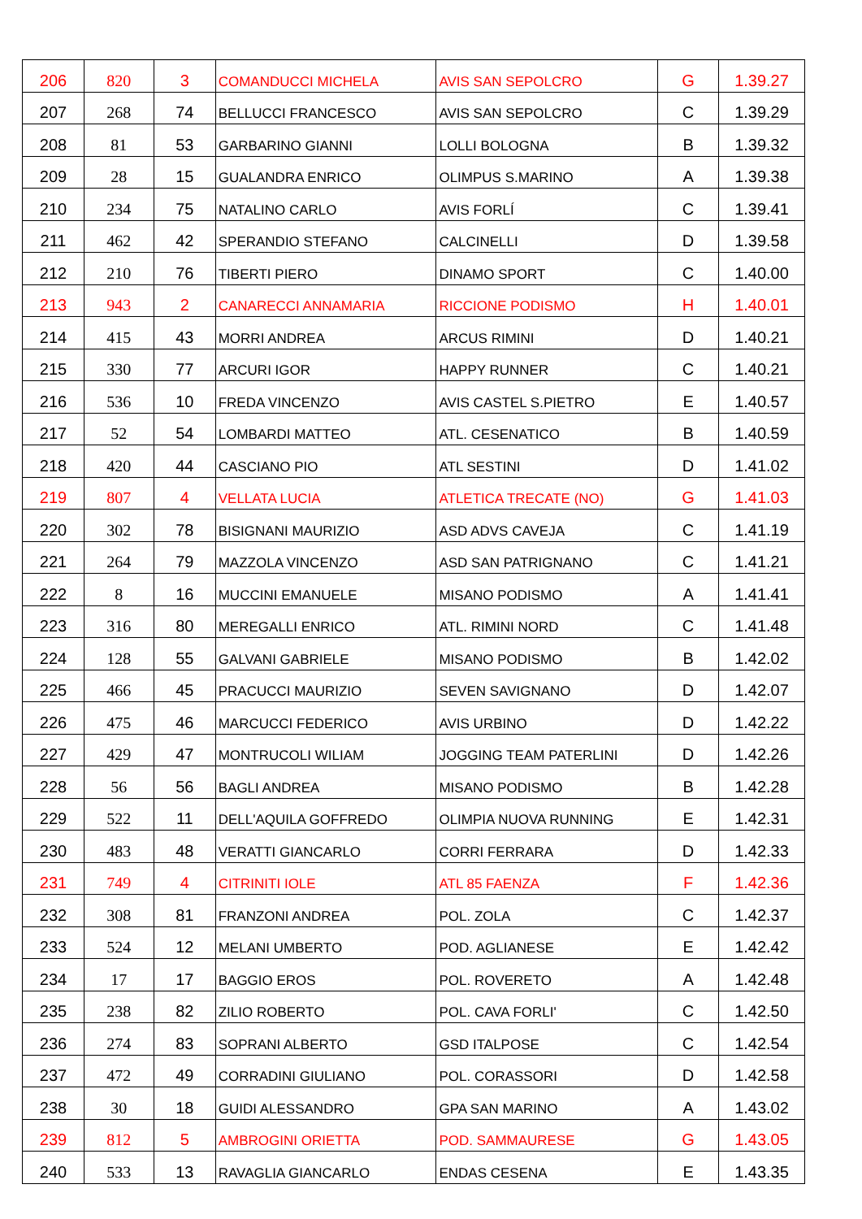| 206 | 820 | 3 | COMANDUCCI MICHELA | AVIS SAN SEPOLCRO | G | 1.39.27 |
| 207 | 268 | 74 | BELLUCCI FRANCESCO | AVIS SAN SEPOLCRO | C | 1.39.29 |
| 208 | 81 | 53 | GARBARINO GIANNI | LOLLI BOLOGNA | B | 1.39.32 |
| 209 | 28 | 15 | GUALANDRA ENRICO | OLIMPUS S.MARINO | A | 1.39.38 |
| 210 | 234 | 75 | NATALINO CARLO | AVIS FORLÍ | C | 1.39.41 |
| 211 | 462 | 42 | SPERANDIO STEFANO | CALCINELLI | D | 1.39.58 |
| 212 | 210 | 76 | TIBERTI PIERO | DINAMO SPORT | C | 1.40.00 |
| 213 | 943 | 2 | CANARECCI ANNAMARIA | RICCIONE PODISMO | H | 1.40.01 |
| 214 | 415 | 43 | MORRI ANDREA | ARCUS RIMINI | D | 1.40.21 |
| 215 | 330 | 77 | ARCURI IGOR | HAPPY RUNNER | C | 1.40.21 |
| 216 | 536 | 10 | FREDA VINCENZO | AVIS CASTEL S.PIETRO | E | 1.40.57 |
| 217 | 52 | 54 | LOMBARDI MATTEO | ATL. CESENATICO | B | 1.40.59 |
| 218 | 420 | 44 | CASCIANO PIO | ATL SESTINI | D | 1.41.02 |
| 219 | 807 | 4 | VELLATA LUCIA | ATLETICA TRECATE (NO) | G | 1.41.03 |
| 220 | 302 | 78 | BISIGNANI MAURIZIO | ASD ADVS CAVEJA | C | 1.41.19 |
| 221 | 264 | 79 | MAZZOLA VINCENZO | ASD SAN PATRIGNANO | C | 1.41.21 |
| 222 | 8 | 16 | MUCCINI EMANUELE | MISANO PODISMO | A | 1.41.41 |
| 223 | 316 | 80 | MEREGALLI ENRICO | ATL. RIMINI NORD | C | 1.41.48 |
| 224 | 128 | 55 | GALVANI GABRIELE | MISANO PODISMO | B | 1.42.02 |
| 225 | 466 | 45 | PRACUCCI MAURIZIO | SEVEN SAVIGNANO | D | 1.42.07 |
| 226 | 475 | 46 | MARCUCCI FEDERICO | AVIS URBINO | D | 1.42.22 |
| 227 | 429 | 47 | MONTRUCOLI WILIAM | JOGGING TEAM PATERLINI | D | 1.42.26 |
| 228 | 56 | 56 | BAGLI ANDREA | MISANO PODISMO | B | 1.42.28 |
| 229 | 522 | 11 | DELL'AQUILA GOFFREDO | OLIMPIA NUOVA RUNNING | E | 1.42.31 |
| 230 | 483 | 48 | VERATTI GIANCARLO | CORRI FERRARA | D | 1.42.33 |
| 231 | 749 | 4 | CITRINITI IOLE | ATL 85 FAENZA | F | 1.42.36 |
| 232 | 308 | 81 | FRANZONI ANDREA | POL. ZOLA | C | 1.42.37 |
| 233 | 524 | 12 | MELANI UMBERTO | POD. AGLIANESE | E | 1.42.42 |
| 234 | 17 | 17 | BAGGIO EROS | POL. ROVERETO | A | 1.42.48 |
| 235 | 238 | 82 | ZILIO ROBERTO | POL. CAVA FORLI' | C | 1.42.50 |
| 236 | 274 | 83 | SOPRANI ALBERTO | GSD ITALPOSE | C | 1.42.54 |
| 237 | 472 | 49 | CORRADINI GIULIANO | POL. CORASSORI | D | 1.42.58 |
| 238 | 30 | 18 | GUIDI ALESSANDRO | GPA SAN MARINO | A | 1.43.02 |
| 239 | 812 | 5 | AMBROGINI ORIETTA | POD. SAMMAURESE | G | 1.43.05 |
| 240 | 533 | 13 | RAVAGLIA GIANCARLO | ENDAS CESENA | E | 1.43.35 |